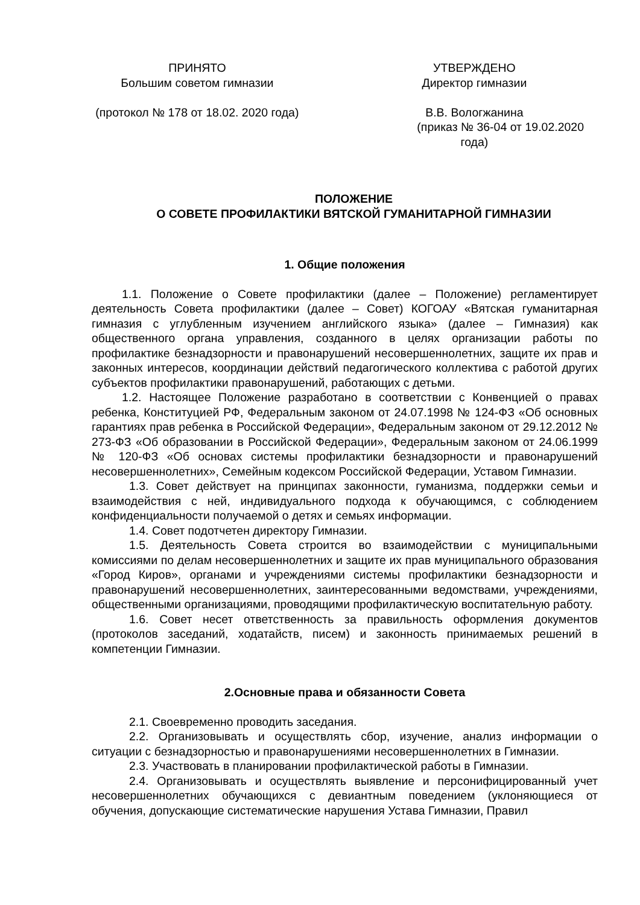ПРИНЯТО
Большим советом гимназии
(протокол № 178 от 18.02. 2020 года)
УТВЕРЖДЕНО
Директор гимназии
В.В. Вологжанина
(приказ № 36-04 от 19.02.2020 года)
ПОЛОЖЕНИЕ
О СОВЕТЕ ПРОФИЛАКТИКИ ВЯТСКОЙ ГУМАНИТАРНОЙ ГИМНАЗИИ
1. Общие положения
1.1. Положение о Совете профилактики (далее – Положение) регламентирует деятельность Совета профилактики (далее – Совет) КОГОАУ «Вятская гуманитарная гимназия с углубленным изучением английского языка» (далее – Гимназия) как общественного органа управления, созданного в целях организации работы по профилактике безнадзорности и правонарушений несовершеннолетних, защите их прав и законных интересов, координации действий педагогического коллектива с работой других субъектов профилактики правонарушений, работающих с детьми.
1.2. Настоящее Положение разработано в соответствии с Конвенцией о правах ребенка, Конституцией РФ, Федеральным законом от 24.07.1998 № 124-ФЗ «Об основных гарантиях прав ребенка в Российской Федерации», Федеральным законом от 29.12.2012 № 273-ФЗ «Об образовании в Российской Федерации», Федеральным законом от 24.06.1999 № 120-ФЗ «Об основах системы профилактики безнадзорности и правонарушений несовершеннолетних», Семейным кодексом Российской Федерации, Уставом Гимназии.
1.3. Совет действует на принципах законности, гуманизма, поддержки семьи и взаимодействия с ней, индивидуального подхода к обучающимся, с соблюдением конфиденциальности получаемой о детях и семьях информации.
1.4. Совет подотчетен директору Гимназии.
1.5. Деятельность Совета строится во взаимодействии с муниципальными комиссиями по делам несовершеннолетних и защите их прав муниципального образования «Город Киров», органами и учреждениями системы профилактики безнадзорности и правонарушений несовершеннолетних, заинтересованными ведомствами, учреждениями, общественными организациями, проводящими профилактическую воспитательную работу.
1.6. Совет несет ответственность за правильность оформления документов (протоколов заседаний, ходатайств, писем) и законность принимаемых решений в компетенции Гимназии.
2.Основные права и обязанности Совета
2.1. Своевременно проводить заседания.
2.2. Организовывать и осуществлять сбор, изучение, анализ информации о ситуации с безнадзорностью и правонарушениями несовершеннолетних в Гимназии.
2.3. Участвовать в планировании профилактической работы в Гимназии.
2.4. Организовывать и осуществлять выявление и персонифицированный учет несовершеннолетних обучающихся с девиантным поведением (уклоняющиеся от обучения, допускающие систематические нарушения Устава Гимназии, Правил